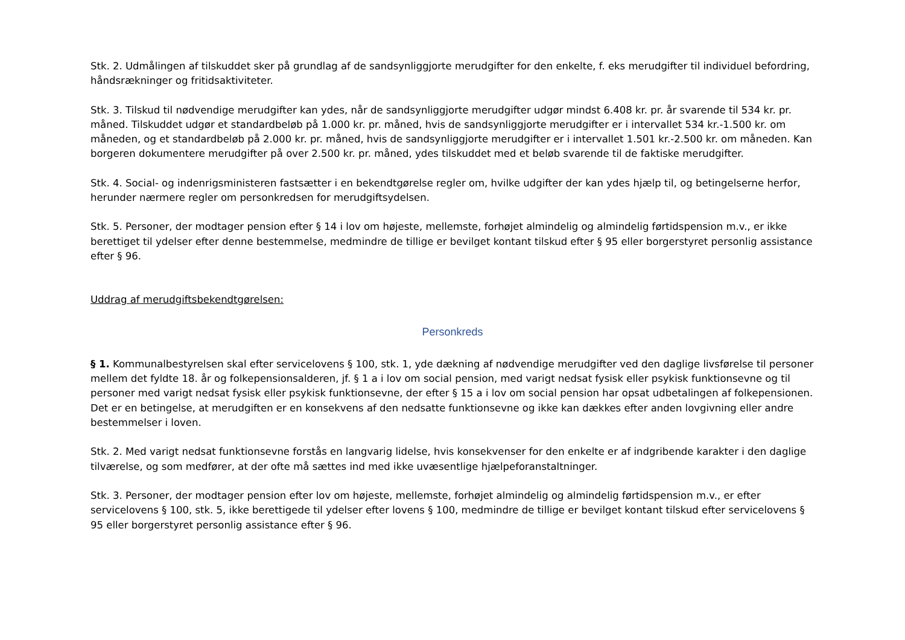Stk. 2. Udmålingen af tilskuddet sker på grundlag af de sandsynliggjorte merudgifter for den enkelte, f. eks merudgifter til individuel befordring, håndsrækninger og fritidsaktiviteter.
Stk. 3. Tilskud til nødvendige merudgifter kan ydes, når de sandsynliggjorte merudgifter udgør mindst 6.408 kr. pr. år svarende til 534 kr. pr. måned. Tilskuddet udgør et standardbeløb på 1.000 kr. pr. måned, hvis de sandsynliggjorte merudgifter er i intervallet 534 kr.-1.500 kr. om måneden, og et standardbeløb på 2.000 kr. pr. måned, hvis de sandsynliggjorte merudgifter er i intervallet 1.501 kr.-2.500 kr. om måneden. Kan borgeren dokumentere merudgifter på over 2.500 kr. pr. måned, ydes tilskuddet med et beløb svarende til de faktiske merudgifter.
Stk. 4. Social- og indenrigsministeren fastsætter i en bekendtgørelse regler om, hvilke udgifter der kan ydes hjælp til, og betingelserne herfor, herunder nærmere regler om personkredsen for merudgiftsydelsen.
Stk. 5. Personer, der modtager pension efter § 14 i lov om højeste, mellemste, forhøjet almindelig og almindelig førtidspension m.v., er ikke berettiget til ydelser efter denne bestemmelse, medmindre de tillige er bevilget kontant tilskud efter § 95 eller borgerstyret personlig assistance efter § 96.
Uddrag af merudgiftsbekendtgørelsen:
Personkreds
§ 1. Kommunalbestyrelsen skal efter servicelovens § 100, stk. 1, yde dækning af nødvendige merudgifter ved den daglige livsførelse til personer mellem det fyldte 18. år og folkepensionsalderen, jf. § 1 a i lov om social pension, med varigt nedsat fysisk eller psykisk funktionsevne og til personer med varigt nedsat fysisk eller psykisk funktionsevne, der efter § 15 a i lov om social pension har opsat udbetalingen af folkepensionen. Det er en betingelse, at merudgiften er en konsekvens af den nedsatte funktionsevne og ikke kan dækkes efter anden lovgivning eller andre bestemmelser i loven.
Stk. 2. Med varigt nedsat funktionsevne forstås en langvarig lidelse, hvis konsekvenser for den enkelte er af indgribende karakter i den daglige tilværelse, og som medfører, at der ofte må sættes ind med ikke uvæsentlige hjælpeforanstaltninger.
Stk. 3. Personer, der modtager pension efter lov om højeste, mellemste, forhøjet almindelig og almindelig førtidspension m.v., er efter servicelovens § 100, stk. 5, ikke berettigede til ydelser efter lovens § 100, medmindre de tillige er bevilget kontant tilskud efter servicelovens § 95 eller borgerstyret personlig assistance efter § 96.